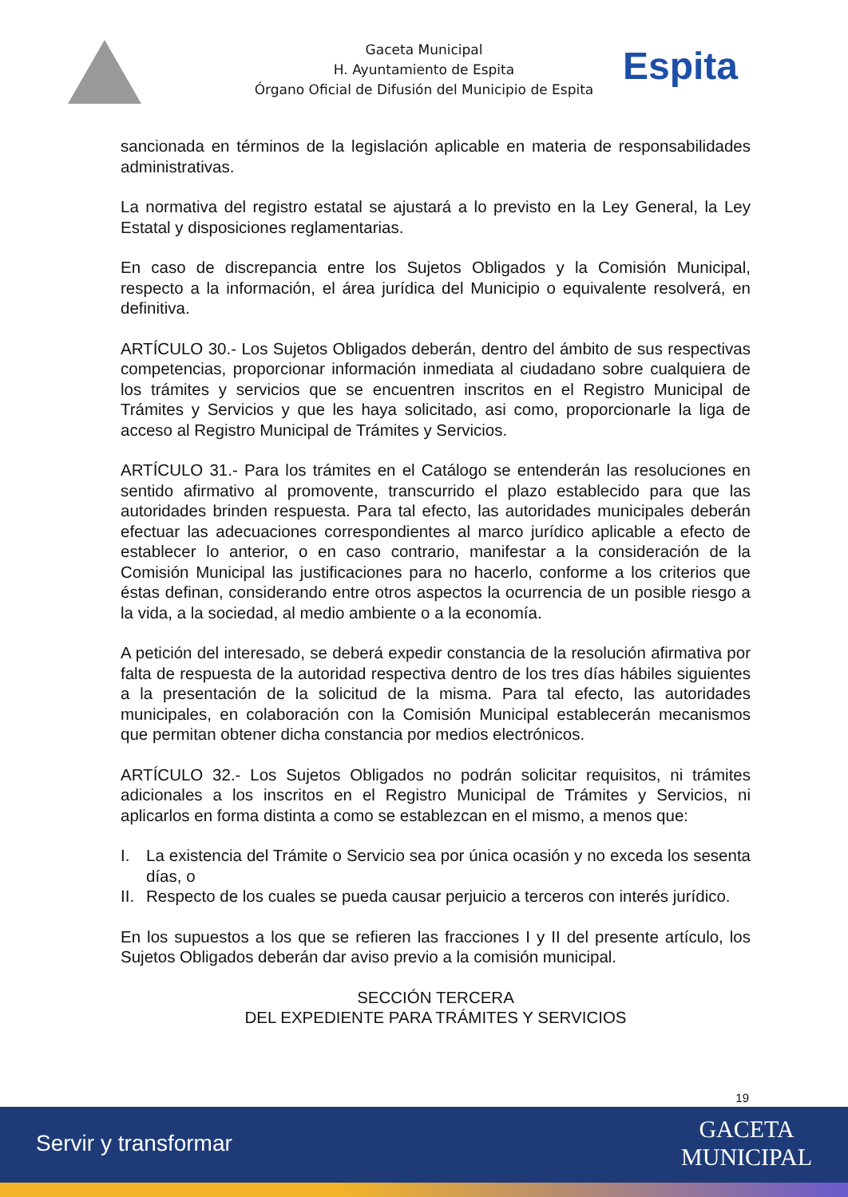Gaceta Municipal
H. Ayuntamiento de Espita
Órgano Oficial de Difusión del Municipio de Espita
Espita
sancionada en términos de la legislación aplicable en materia de responsabilidades administrativas.
La normativa del registro estatal se ajustará a lo previsto en la Ley General, la Ley Estatal y disposiciones reglamentarias.
En caso de discrepancia entre los Sujetos Obligados y la Comisión Municipal, respecto a la información, el área jurídica del Municipio o equivalente resolverá, en definitiva.
ARTÍCULO 30.- Los Sujetos Obligados deberán, dentro del ámbito de sus respectivas competencias, proporcionar información inmediata al ciudadano sobre cualquiera de los trámites y servicios que se encuentren inscritos en el Registro Municipal de Trámites y Servicios y que les haya solicitado, asi como, proporcionarle la liga de acceso al Registro Municipal de Trámites y Servicios.
ARTÍCULO 31.- Para los trámites en el Catálogo se entenderán las resoluciones en sentido afirmativo al promovente, transcurrido el plazo establecido para que las autoridades brinden respuesta. Para tal efecto, las autoridades municipales deberán efectuar las adecuaciones correspondientes al marco jurídico aplicable a efecto de establecer lo anterior, o en caso contrario, manifestar a la consideración de la Comisión Municipal las justificaciones para no hacerlo, conforme a los criterios que éstas definan, considerando entre otros aspectos la ocurrencia de un posible riesgo a la vida, a la sociedad, al medio ambiente o a la economía.
A petición del interesado, se deberá expedir constancia de la resolución afirmativa por falta de respuesta de la autoridad respectiva dentro de los tres días hábiles siguientes a la presentación de la solicitud de la misma. Para tal efecto, las autoridades municipales, en colaboración con la Comisión Municipal establecerán mecanismos que permitan obtener dicha constancia por medios electrónicos.
ARTÍCULO 32.- Los Sujetos Obligados no podrán solicitar requisitos, ni trámites adicionales a los inscritos en el Registro Municipal de Trámites y Servicios, ni aplicarlos en forma distinta a como se establezcan en el mismo, a menos que:
I. La existencia del Trámite o Servicio sea por única ocasión y no exceda los sesenta días, o
II. Respecto de los cuales se pueda causar perjuicio a terceros con interés jurídico.
En los supuestos a los que se refieren las fracciones I y II del presente artículo, los Sujetos Obligados deberán dar aviso previo a la comisión municipal.
SECCIÓN TERCERA
DEL EXPEDIENTE PARA TRÁMITES Y SERVICIOS
19
Servir y transformar
GACETA
MUNICIPAL